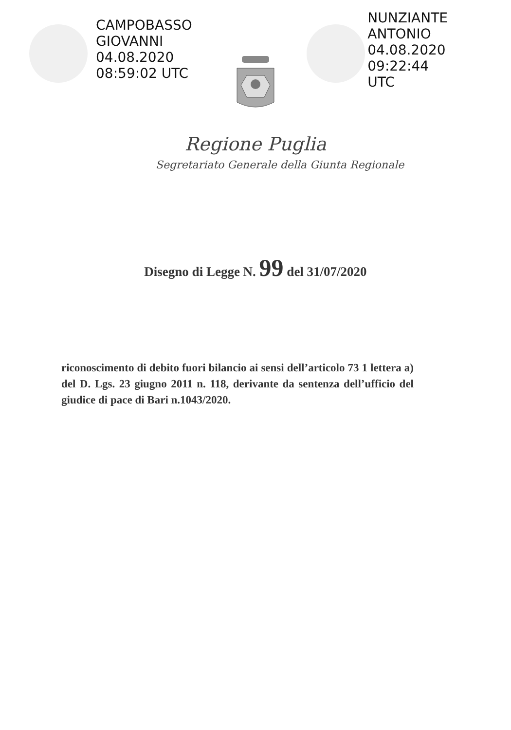CAMPOBASSO
GIOVANNI
04.08.2020
08:59:02 UTC
NUNZIANTE
ANTONIO
04.08.2020
09:22:44
UTC
Regione Puglia
Segretariato Generale della Giunta Regionale
Disegno di Legge N. 99 del 31/07/2020
riconoscimento di debito fuori bilancio ai sensi dell’articolo 73 1 lettera a) del D. Lgs. 23 giugno 2011 n. 118, derivante da sentenza dell’ufficio del giudice di pace di Bari n.1043/2020.